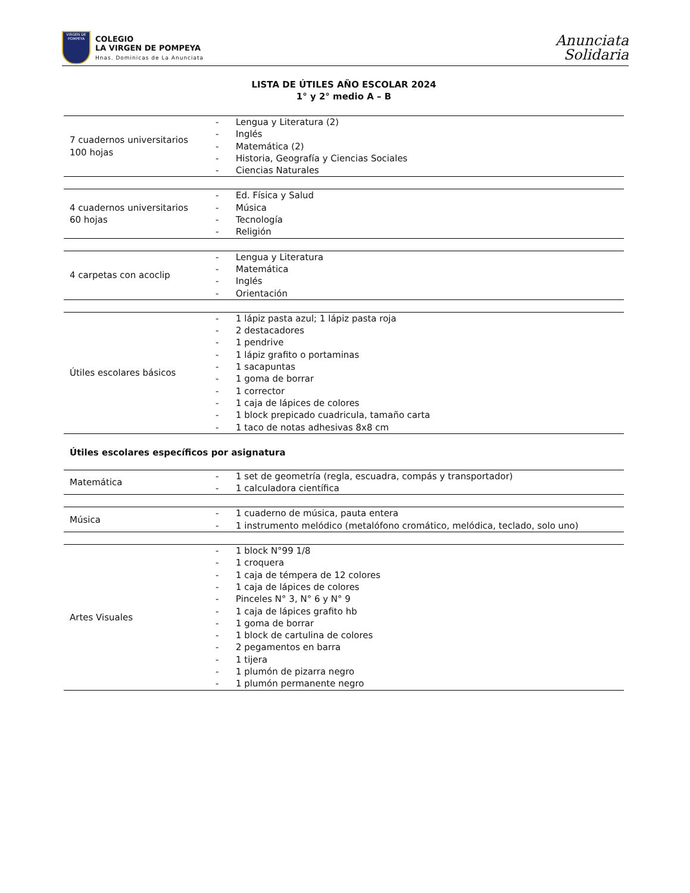VIRGEN DE POMPEYA
COLEGIO
LA VIRGEN DE POMPEYA
Hnas. Dominicas de La Anunciata
Anunciata
Solidaria
LISTA DE ÚTILES AÑO ESCOLAR 2024
1° y 2° medio A – B
| 7 cuadernos universitarios 100 hojas | - Lengua y Literatura (2) - Inglés - Matemática (2) - Historia, Geografía y Ciencias Sociales - Ciencias Naturales |
| 4 cuadernos universitarios 60 hojas | - Ed. Física y Salud - Música - Tecnología - Religión |
| 4 carpetas con acoclip | - Lengua y Literatura - Matemática - Inglés - Orientación |
| Útiles escolares básicos | - 1 lápiz pasta azul; 1 lápiz pasta roja - 2 destacadores - 1 pendrive - 1 lápiz grafito o portaminas - 1 sacapuntas - 1 goma de borrar - 1 corrector - 1 caja de lápices de colores - 1 block prepicado cuadricula, tamaño carta - 1 taco de notas adhesivas 8x8 cm |
Útiles escolares específicos por asignatura
| Matemática | - 1 set de geometría (regla, escuadra, compás y transportador) - 1 calculadora científica |
| Música | - 1 cuaderno de música, pauta entera - 1 instrumento melódico (metalófono cromático, melódica, teclado, solo uno) |
| Artes Visuales | - 1 block N°99 1/8 - 1 croquera - 1 caja de témpera de 12 colores - 1 caja de lápices de colores - Pinceles N° 3, N° 6 y N° 9 - 1 caja de lápices grafito hb - 1 goma de borrar - 1 block de cartulina de colores - 2 pegamentos en barra - 1 tijera - 1 plumón de pizarra negro - 1 plumón permanente negro |